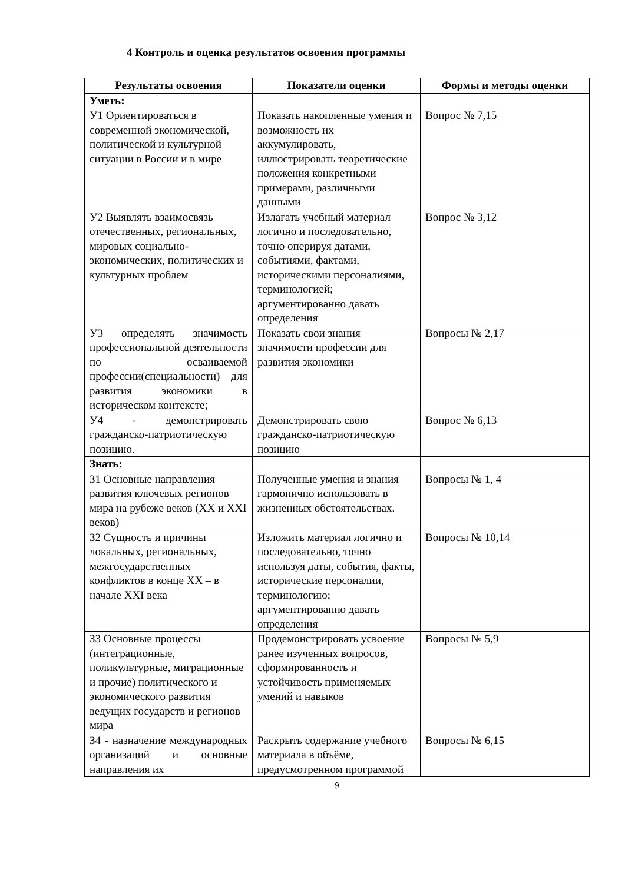4 Контроль и оценка результатов освоения программы
| Результаты освоения | Показатели оценки | Формы и методы оценки |
| --- | --- | --- |
| Уметь: | | |
| У1 Ориентироваться в современной экономической, политической и культурной ситуации в России и в мире | Показать накопленные умения и возможность их аккумулировать, иллюстрировать теоретические положения конкретными примерами, различными данными | Вопрос № 7,15 |
| У2 Выявлять взаимосвязь отечественных, региональных, мировых социально-экономических, политических и культурных проблем | Излагать учебный материал логично и последовательно, точно оперируя датами, событиями, фактами, историческими персоналиями, терминологией; аргументированно давать определения | Вопрос № 3,12 |
| У3 определять значимость профессиональной деятельности по осваиваемой профессии(специальности) для развития экономики в историческом контексте; | Показать свои знания значимости профессии для развития экономики | Вопросы № 2,17 |
| У4 - демонстрировать гражданско-патриотическую позицию. | Демонстрировать свою гражданско-патриотическую позицию | Вопрос № 6,13 |
| Знать: | | |
| З1 Основные направления развития ключевых регионов мира на рубеже веков (XX и XXI веков) | Полученные умения и знания гармонично использовать в жизненных обстоятельствах. | Вопросы № 1, 4 |
| З2 Сущность и причины локальных, региональных, межгосударственных конфликтов в конце XX – в начале XXI века | Изложить материал логично и последовательно, точно используя даты, события, факты, исторические персоналии, терминологию; аргументированно давать определения | Вопросы № 10,14 |
| З3 Основные процессы (интеграционные, поликультурные, миграционные и прочие) политического и экономического развития ведущих государств и регионов мира | Продемонстрировать усвоение ранее изученных вопросов, сформированность и устойчивость применяемых умений и навыков | Вопросы № 5,9 |
| З4 - назначение международных организаций и основные направления их | Раскрыть содержание учебного материала в объёме, предусмотренном программой | Вопросы № 6,15 |
9